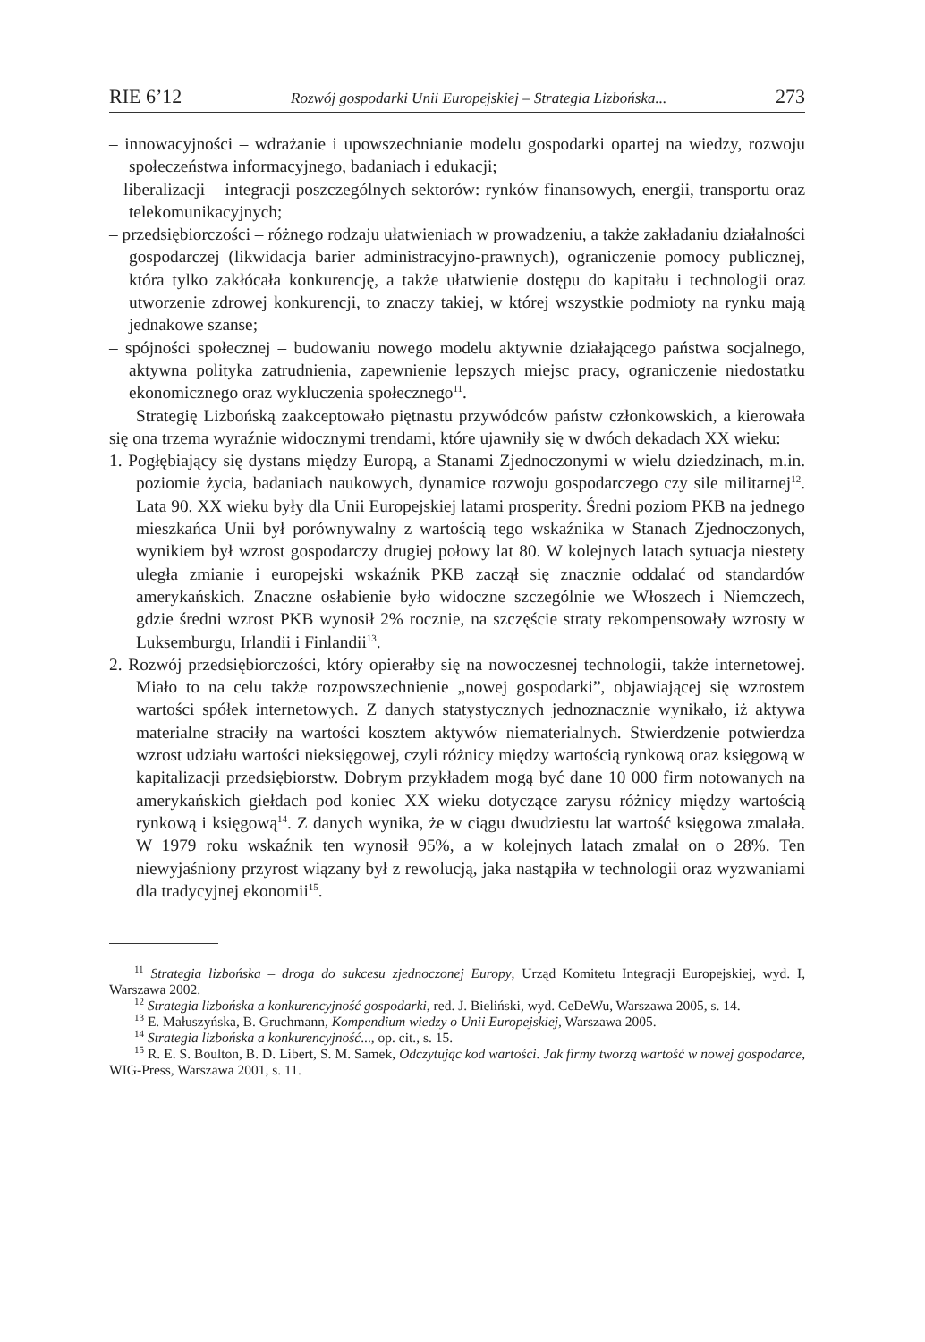RIE 6’12 Rozwój gospodarki Unii Europejskiej – Strategia Lizbońska... 273
– innowacyjności – wdrażanie i upowszechnianie modelu gospodarki opartej na wiedzy, rozwoju społeczeństwa informacyjnego, badaniach i edukacji;
– liberalizacji – integracji poszczególnych sektorów: rynków finansowych, energii, transportu oraz telekomunikacyjnych;
– przedsiębiorczości – różnego rodzaju ułatwieniach w prowadzeniu, a także zakładaniu działalności gospodarczej (likwidacja barier administracyjno-prawnych), ograniczenie pomocy publicznej, która tylko zakłócała konkurencję, a także ułatwienie dostępu do kapitału i technologii oraz utworzenie zdrowej konkurencji, to znaczy takiej, w której wszystkie podmioty na rynku mają jednakowe szanse;
– spójności społecznej – budowaniu nowego modelu aktywnie działającego państwa socjalnego, aktywna polityka zatrudnienia, zapewnienie lepszych miejsc pracy, ograniczenie niedostatku ekonomicznego oraz wykluczenia społecznego<sup>11</sup>.
Strategię Lizbońską zaakceptowało piętnastu przywódców państw członkowskich, a kierowała się ona trzema wyraźnie widocznymi trendami, które ujawniły się w dwóch dekadach XX wieku:
1. Pogłębiający się dystans między Europą, a Stanami Zjednoczonymi w wielu dziedzinach, m.in. poziomie życia, badaniach naukowych, dynamice rozwoju gospodarczego czy sile militarnej<sup>12</sup>. Lata 90. XX wieku były dla Unii Europejskiej latami prosperity. Średni poziom PKB na jednego mieszkańca Unii był porównywalny z wartością tego wskaźnika w Stanach Zjednoczonych, wynikiem był wzrost gospodarczy drugiej połowy lat 80. W kolejnych latach sytuacja niestety uległa zmianie i europejski wskaźnik PKB zaczął się znacznie oddalać od standardów amerykańskich. Znaczne osłabienie było widoczne szczególnie we Włoszech i Niemczech, gdzie średni wzrost PKB wynosił 2% rocznie, na szczęście straty rekompensowały wzrosty w Luksemburgu, Irlandii i Finlandii<sup>13</sup>.
2. Rozwój przedsiębiorczości, który opierałby się na nowoczesnej technologii, także internetowej. Miało to na celu także rozpowszechnienie „nowej gospodarki”, objawiającej się wzrostem wartości spółek internetowych. Z danych statystycznych jednoznacznie wynikało, iż aktywa materialne straciły na wartości kosztem aktywów niematerialnych. Stwierdzenie potwierdza wzrost udziału wartości nieksięgowej, czyli różnicy między wartością rynkową oraz księgową w kapitalizacji przedsiębiorstw. Dobrym przykładem mogą być dane 10 000 firm notowanych na amerykańskich giełdach pod koniec XX wieku dotyczące zarysu różnicy między wartością rynkową i księgową<sup>14</sup>. Z danych wynika, że w ciągu dwudziestu lat wartość księgowa zmalała. W 1979 roku wskaźnik ten wynosił 95%, a w kolejnych latach zmalał on o 28%. Ten niewyjaśniony przyrost wiązany był z rewolucją, jaka nastąpiła w technologii oraz wyzwaniami dla tradycyjnej ekonomii<sup>15</sup>.
<sup>11</sup> Strategia lizbońska – droga do sukcesu zjednoczonej Europy, Urząd Komitetu Integracji Europejskiej, wyd. I, Warszawa 2002.
<sup>12</sup> Strategia lizbońska a konkurencyjność gospodarki, red. J. Bieliński, wyd. CeDeWu, Warszawa 2005, s. 14.
<sup>13</sup> E. Małuszyńska, B. Gruchmann, Kompendium wiedzy o Unii Europejskiej, Warszawa 2005.
<sup>14</sup> Strategia lizbońska a konkurencyjność..., op. cit., s. 15.
<sup>15</sup> R. E. S. Boulton, B. D. Libert, S. M. Samek, Odczytując kod wartości. Jak firmy tworzą wartość w nowej gospodarce, WIG-Press, Warszawa 2001, s. 11.